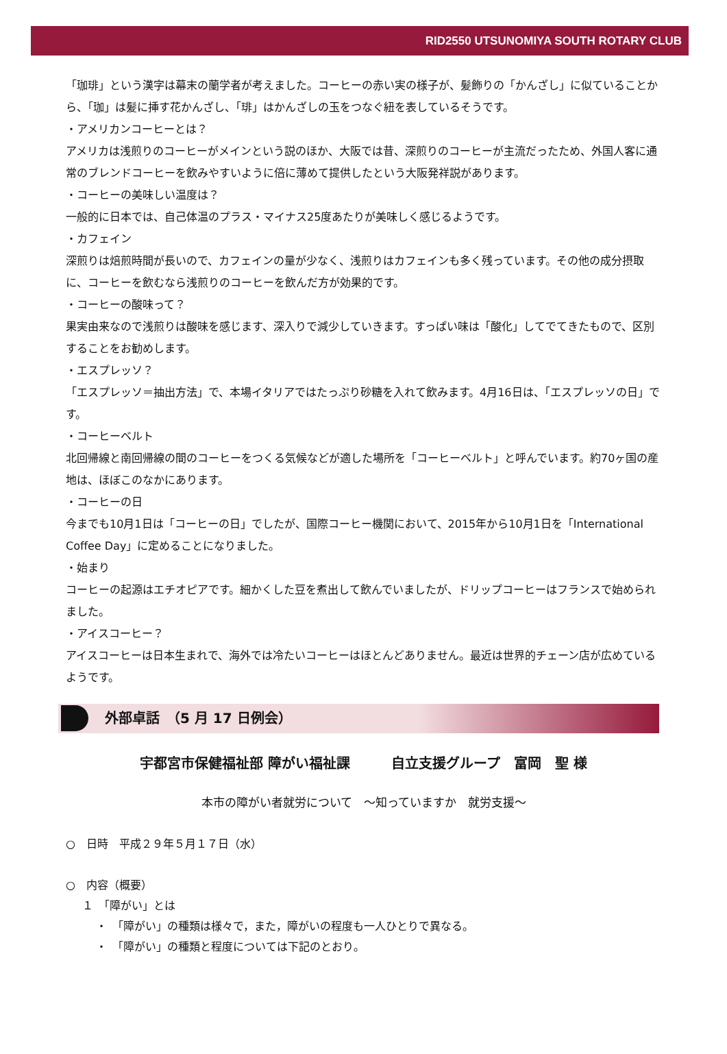RID2550 UTSUNOMIYA SOUTH ROTARY CLUB
「珈琲」という漢字は幕末の蘭学者が考えました。コーヒーの赤い実の様子が、髪飾りの「かんざし」に似ていることから、「珈」は髪に挿す花かんざし、「琲」はかんざしの玉をつなぐ紐を表しているそうです。
・アメリカンコーヒーとは？
アメリカは浅煎りのコーヒーがメインという説のほか、大阪では昔、深煎りのコーヒーが主流だったため、外国人客に通常のブレンドコーヒーを飲みやすいように倍に薄めて提供したという大阪発祥説があります。
・コーヒーの美味しい温度は？
一般的に日本では、自己体温のプラス・マイナス25度あたりが美味しく感じるようです。
・カフェイン
深煎りは焙煎時間が長いので、カフェインの量が少なく、浅煎りはカフェインも多く残っています。その他の成分摂取に、コーヒーを飲むなら浅煎りのコーヒーを飲んだ方が効果的です。
・コーヒーの酸味って？
果実由来なので浅煎りは酸味を感じます、深入りで減少していきます。すっぱい味は「酸化」してでてきたもので、区別することをお勧めします。
・エスプレッソ？
「エスプレッソ＝抽出方法」で、本場イタリアではたっぷり砂糖を入れて飲みます。4月16日は、「エスプレッソの日」です。
・コーヒーベルト
北回帰線と南回帰線の間のコーヒーをつくる気候などが適した場所を「コーヒーベルト」と呼んでいます。約70ヶ国の産地は、ほぼこのなかにあります。
・コーヒーの日
今までも10月1日は「コーヒーの日」でしたが、国際コーヒー機関において、2015年から10月1日を「International Coffee Day」に定めることになりました。
・始まり
コーヒーの起源はエチオピアです。細かくした豆を煮出して飲んでいましたが、ドリップコーヒーはフランスで始められました。
・アイスコーヒー？
アイスコーヒーは日本生まれで、海外では冷たいコーヒーはほとんどありません。最近は世界的チェーン店が広めているようです。
外部卓話　（5 月 17 日例会）
宇都宮市保健福祉部 障がい福祉課　　　自立支援グループ　富岡　聖 様
本市の障がい者就労について　～知っていますか　就労支援～
○　日時　平成２９年５月１７日（水）
○　内容（概要）
１　「障がい」とは
・　「障がい」の種類は様々で，また，障がいの程度も一人ひとりで異なる。
・　「障がい」の種類と程度については下記のとおり。